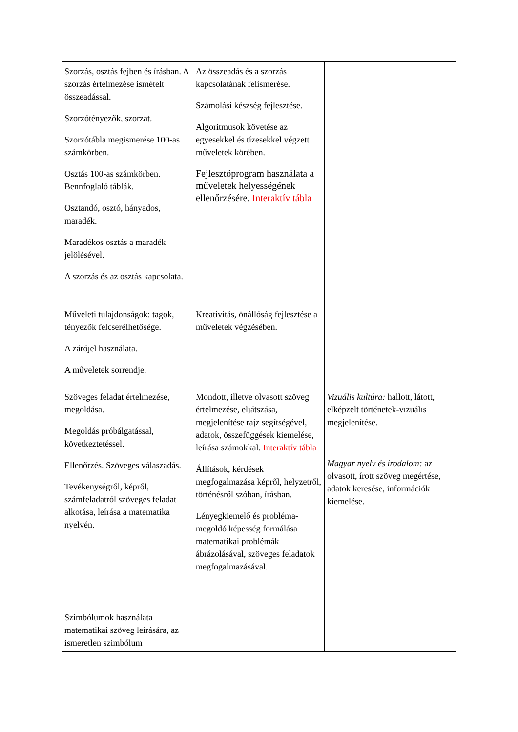| Szorzás, osztás fejben és írásban. A szorzás értelmezése ismételt összeadással. Szorzótényezők, szorzat. Szorzótábla megismerése 100-as számkörben. Osztás 100-as számkörben. Bennfoglaló táblák. Osztandó, osztó, hányados, maradék. Maradékos osztás a maradék jelölésével. A szorzás és az osztás kapcsolata. | Az összeadás és a szorzás kapcsolatának felismerése. Számolási készség fejlesztése. Algoritmusok követése az egyesekkel és tízesekkel végzett műveletek körében. Fejlesztőprogram használata a műveletek helyességének ellenőrzésére. Interaktív tábla | |
| Műveleti tulajdonságok: tagok, tényezők felcserélhetősége. A zárójel használata. A műveletek sorrendje. | Kreativitás, önállóság fejlesztése a műveletek végzésében. | |
| Szöveges feladat értelmezése, megoldása. Megoldás próbálgatással, következtetéssel. Ellenőrzés. Szöveges válaszadás. Tevékenységről, képről, számfeladatról szöveges feladat alkotása, leírása a matematika nyelvén. | Mondott, illetve olvasott szöveg értelmezése, eljátszása, megjelenítése rajz segítségével, adatok, összefüggések kiemelése, leírása számokkal. Interaktív tábla Állítások, kérdések megfogalmazása képről, helyzetről, történésről szóban, írásban. Lényegkiemelő és probléma-megoldó képesség formálása matematikai problémák ábrázolásával, szöveges feladatok megfogalmazásával. | Vizuális kultúra: hallott, látott, elképzelt történetek-vizuális megjelenítése. Magyar nyelv és irodalom: az olvasott, írott szöveg megértése, adatok keresése, információk kiemelése. |
| Szimbólumok használata matematikai szöveg leírására, az ismeretlen szimbólum | | |